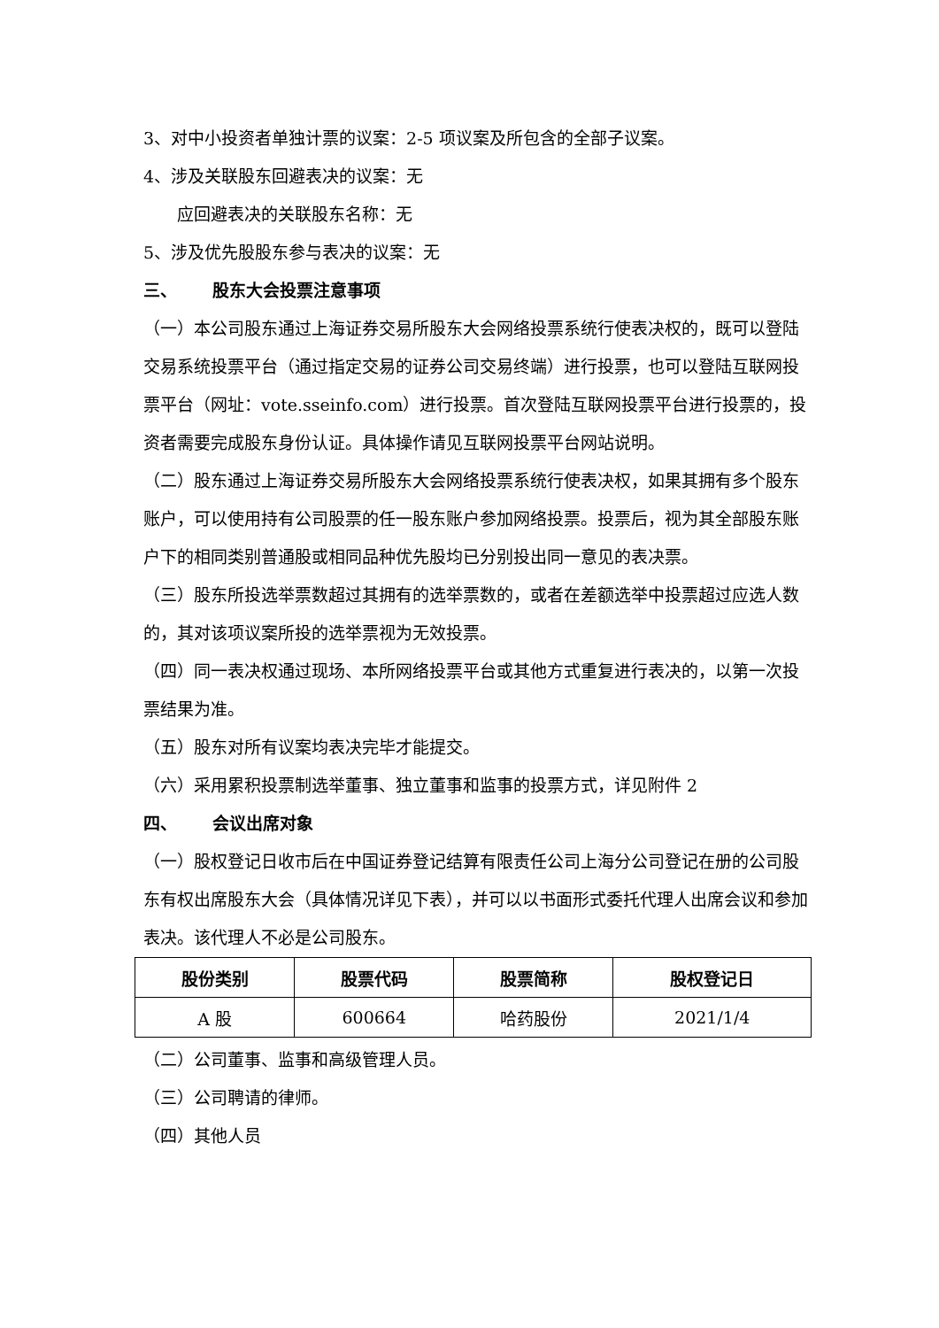3、对中小投资者单独计票的议案：2-5 项议案及所包含的全部子议案。
4、涉及关联股东回避表决的议案：无
应回避表决的关联股东名称：无
5、涉及优先股股东参与表决的议案：无
三、 股东大会投票注意事项
（一）本公司股东通过上海证券交易所股东大会网络投票系统行使表决权的，既可以登陆交易系统投票平台（通过指定交易的证券公司交易终端）进行投票，也可以登陆互联网投票平台（网址：vote.sseinfo.com）进行投票。首次登陆互联网投票平台进行投票的，投资者需要完成股东身份认证。具体操作请见互联网投票平台网站说明。
（二）股东通过上海证券交易所股东大会网络投票系统行使表决权，如果其拥有多个股东账户，可以使用持有公司股票的任一股东账户参加网络投票。投票后，视为其全部股东账户下的相同类别普通股或相同品种优先股均已分别投出同一意见的表决票。
（三）股东所投选举票数超过其拥有的选举票数的，或者在差额选举中投票超过应选人数的，其对该项议案所投的选举票视为无效投票。
（四）同一表决权通过现场、本所网络投票平台或其他方式重复进行表决的，以第一次投票结果为准。
（五）股东对所有议案均表决完毕才能提交。
（六）采用累积投票制选举董事、独立董事和监事的投票方式，详见附件 2
四、 会议出席对象
（一）股权登记日收市后在中国证券登记结算有限责任公司上海分公司登记在册的公司股东有权出席股东大会（具体情况详见下表），并可以以书面形式委托代理人出席会议和参加表决。该代理人不必是公司股东。
| 股份类别 | 股票代码 | 股票简称 | 股权登记日 |
| --- | --- | --- | --- |
| A 股 | 600664 | 哈药股份 | 2021/1/4 |
（二）公司董事、监事和高级管理人员。
（三）公司聘请的律师。
（四）其他人员